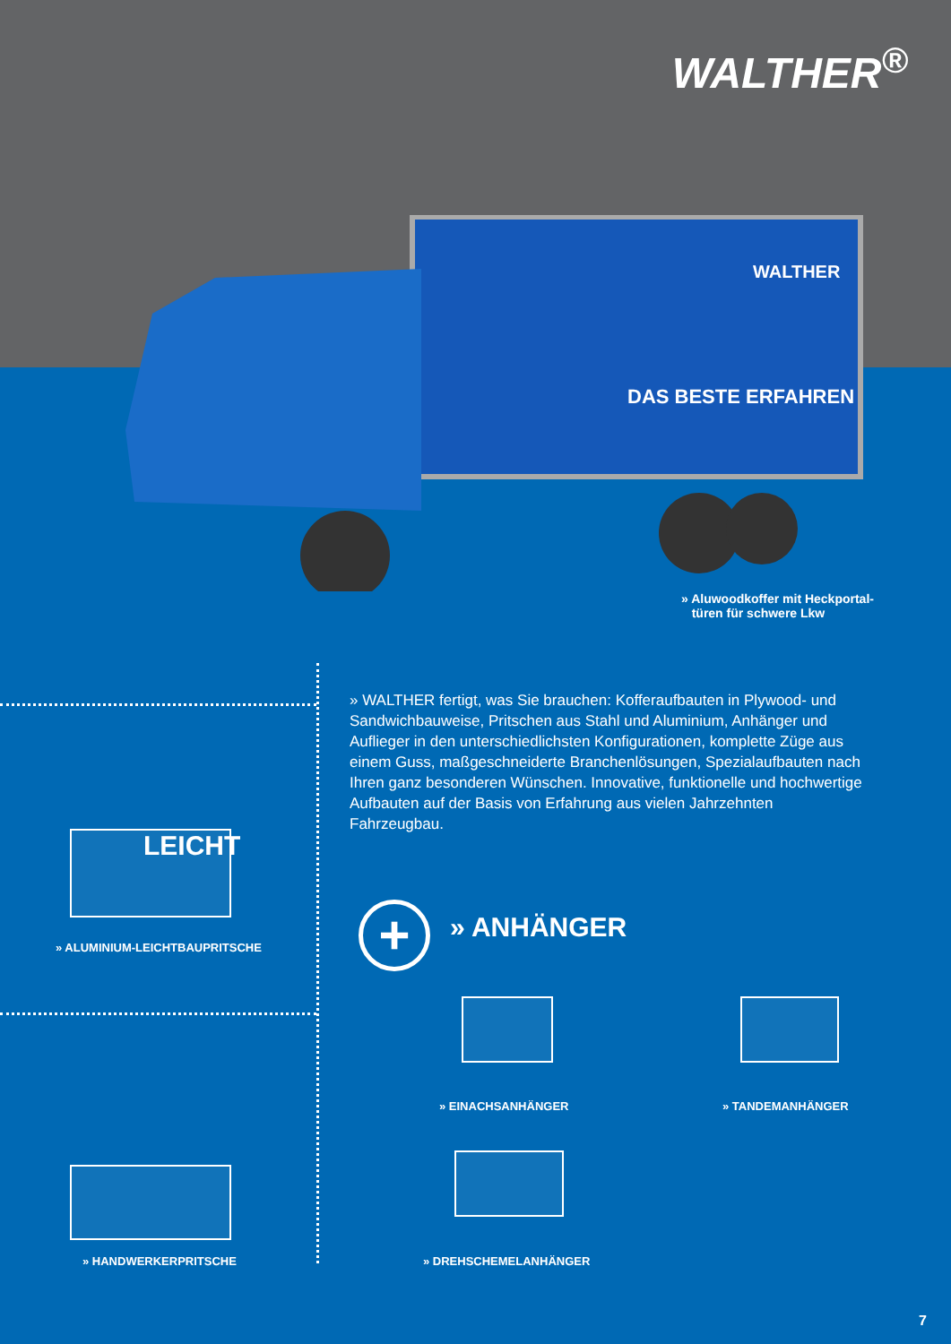WALTHER<sup>®</sup>
DAS BESTE ERFAHREN
WALTHER
» Aluwoodkoffer mit Heckportal-
türen für schwere Lkw
» WALTHER fertigt, was Sie brauchen: Kofferaufbauten in Plywood- und Sandwichbauweise, Pritschen aus Stahl und Aluminium, Anhänger und Auflieger in den unterschiedlichsten Konfigurationen, komplette Züge aus einem Guss, maßgeschneiderte Branchenlösungen, Spezialaufbauten nach Ihren ganz besonderen Wünschen. Innovative, funktionelle und hochwertige Aufbauten auf der Basis von Erfahrung aus vielen Jahrzehnten Fahrzeugbau.
LEICHT
» ALUMINIUM-LEICHTBAUPRITSCHE
» HANDWERKERPRITSCHE
+ » ANHÄNGER
» EINACHSANHÄNGER » TANDEMANHÄNGER
» DREHSCHEMELANHÄNGER
7